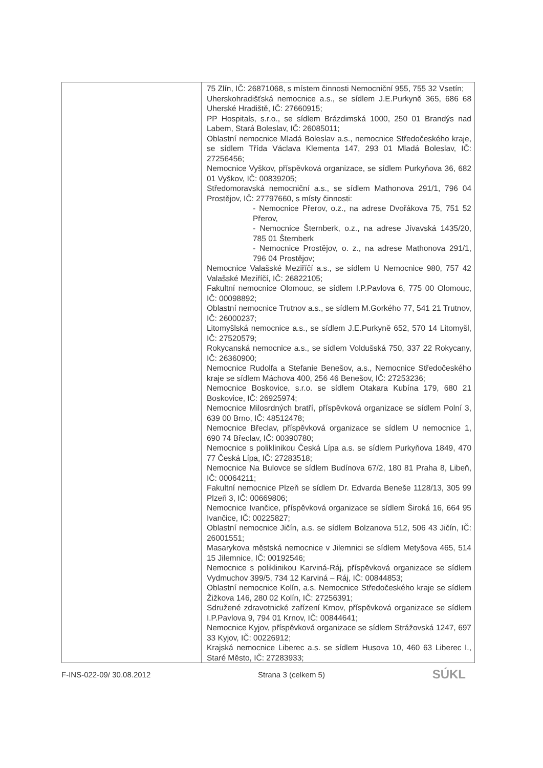| | 75 Zlín, IČ: 26871068, s místem činnosti Nemocniční 955, 755 32 Vsetín; Uherskohradišťská nemocnice a.s., se sídlem J.E.Purkyně 365, 686 68 Uherské Hradiště, IČ: 27660915; PP Hospitals, s.r.o., se sídlem Brázdimská 1000, 250 01 Brandýs nad Labem, Stará Boleslav, IČ: 26085011; Oblastní nemocnice Mladá Boleslav a.s., nemocnice Středočeského kraje, se sídlem Třída Václava Klementa 147, 293 01 Mladá Boleslav, IČ: 27256456; Nemocnice Vyškov, příspěvková organizace, se sídlem Purkyňova 36, 682 01 Vyškov, IČ: 00839205; Středomoravská nemocniční a.s., se sídlem Mathonova 291/1, 796 04 Prostějov, IČ: 27797660, s místy činnosti: - Nemocnice Přerov, o.z., na adrese Dvořákova 75, 751 52 Přerov, - Nemocnice Šternberk, o.z., na adrese Jívavská 1435/20, 785 01 Šternberk - Nemocnice Prostějov, o. z., na adrese Mathonova 291/1, 796 04 Prostějov; Nemocnice Valašské Meziříčí a.s., se sídlem U Nemocnice 980, 757 42 Valašské Meziříčí, IČ: 26822105; Fakultní nemocnice Olomouc, se sídlem I.P.Pavlova 6, 775 00 Olomouc, IČ: 00098892; Oblastní nemocnice Trutnov a.s., se sídlem M.Gorkého 77, 541 21 Trutnov, IČ: 26000237; Litomyšlská nemocnice a.s., se sídlem J.E.Purkyně 652, 570 14 Litomyšl, IČ: 27520579; Rokycanská nemocnice a.s., se sídlem Voldušská 750, 337 22 Rokycany, IČ: 26360900; Nemocnice Rudolfa a Stefanie Benešov, a.s., Nemocnice Středočeského kraje se sídlem Máchova 400, 256 46 Benešov, IČ: 27253236; Nemocnice Boskovice, s.r.o. se sídlem Otakara Kubína 179, 680 21 Boskovice, IČ: 26925974; Nemocnice Milosrdných bratří, příspěvková organizace se sídlem Polní 3, 639 00 Brno, IČ: 48512478; Nemocnice Břeclav, příspěvková organizace se sídlem U nemocnice 1, 690 74 Břeclav, IČ: 00390780; Nemocnice s poliklinikou Česká Lípa a.s. se sídlem Purkyňova 1849, 470 77 Česká Lípa, IČ: 27283518; Nemocnice Na Bulovce se sídlem Budínova 67/2, 180 81 Praha 8, Libeň, IČ: 00064211; Fakultní nemocnice Plzeň se sídlem Dr. Edvarda Beneše 1128/13, 305 99 Plzeň 3, IČ: 00669806; Nemocnice Ivančice, příspěvková organizace se sídlem Široká 16, 664 95 Ivančice, IČ: 00225827; Oblastní nemocnice Jičín, a.s. se sídlem Bolzanova 512, 506 43 Jičín, IČ: 26001551; Masarykova městská nemocnice v Jilemnici se sídlem Metyšova 465, 514 15 Jilemnice, IČ: 00192546; Nemocnice s poliklinikou Karviná-Ráj, příspěvková organizace se sídlem Vydmuchov 399/5, 734 12 Karviná – Ráj, IČ: 00844853; Oblastní nemocnice Kolín, a.s. Nemocnice Středočeského kraje se sídlem Žižkova 146, 280 02 Kolín, IČ: 27256391; Sdružené zdravotnické zařízení Krnov, příspěvková organizace se sídlem I.P.Pavlova 9, 794 01 Krnov, IČ: 00844641; Nemocnice Kyjov, příspěvková organizace se sídlem Strážovská 1247, 697 33 Kyjov, IČ: 00226912; Krajská nemocnice Liberec a.s. se sídlem Husova 10, 460 63 Liberec I., Staré Město, IČ: 27283933; |
F-INS-022-09/ 30.08.2012 Strana 3 (celkem 5) SÚKL